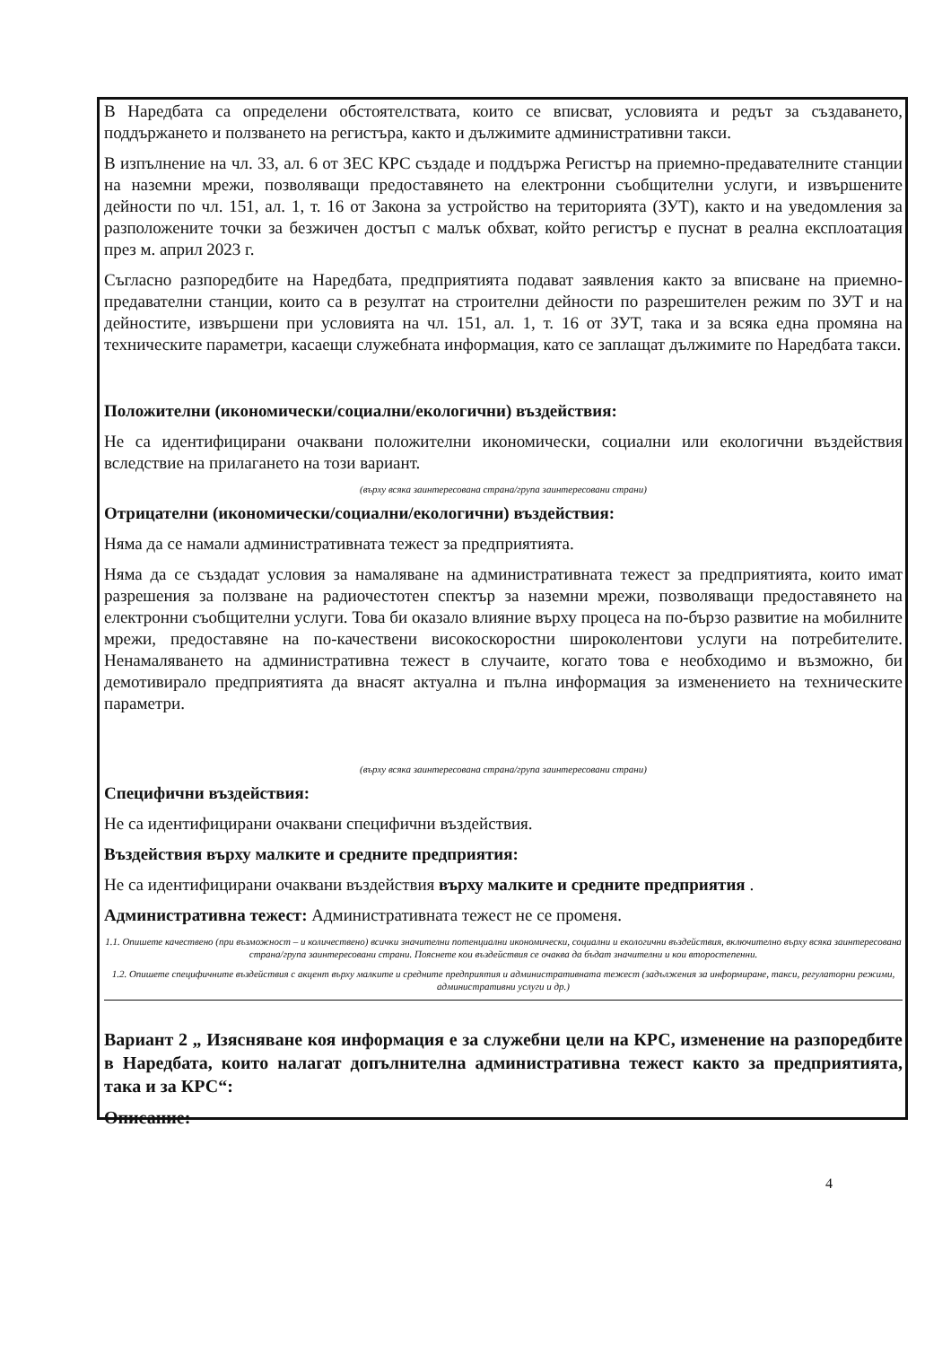В Наредбата са определени обстоятелствата, които се вписват, условията и редът за създаването, поддържането и ползването на регистъра, както и дължимите административни такси.
В изпълнение на чл. 33, ал. 6 от ЗЕС КРС създаде и поддържа Регистър на приемно-предавателните станции на наземни мрежи, позволяващи предоставянето на електронни съобщителни услуги, и извършените дейности по чл. 151, ал. 1, т. 16 от Закона за устройство на територията (ЗУТ), както и на уведомления за разположените точки за безжичен достъп с малък обхват, който регистър е пуснат в реална експлоатация през м. април 2023 г.
Съгласно разпоредбите на Наредбата, предприятията подават заявления както за вписване на приемно-предавателни станции, които са в резултат на строителни дейности по разрешителен режим по ЗУТ и на дейностите, извършени при условията на чл. 151, ал. 1, т. 16 от ЗУТ, така и за всяка една промяна на техническите параметри, касаещи служебната информация, като се заплащат дължимите по Наредбата такси.
Положителни (икономически/социални/екологични) въздействия:
Не са идентифицирани очаквани положителни икономически, социални или екологични въздействия вследствие на прилагането на този вариант.
(върху всяка заинтересована страна/група заинтересовани страни)
Отрицателни (икономически/социални/екологични) въздействия:
Няма да се намали административната тежест за предприятията.
Няма да се създадат условия за намаляване на административната тежест за предприятията, които имат разрешения за ползване на радиочестотен спектър за наземни мрежи, позволяващи предоставянето на електронни съобщителни услуги. Това би оказало влияние върху процеса на по-бързо развитие на мобилните мрежи, предоставяне на по-качествени високоскоростни широколентови услуги на потребителите. Ненамаляването на административна тежест в случаите, когато това е необходимо и възможно, би демотивирало предприятията да внасят актуална и пълна информация за изменението на техническите параметри.
(върху всяка заинтересована страна/група заинтересовани страни)
Специфични въздействия:
Не са идентифицирани очаквани специфични въздействия.
Въздействия върху малките и средните предприятия:
Не са идентифицирани очаквани въздействия върху малките и средните предприятия .
Административна тежест: Административната тежест не се променя.
1.1. Опишете качествено (при възможност – и количествено) всички значителни потенциални икономически, социални и екологични въздействия, включително върху всяка заинтересована страна/група заинтересовани страни. Пояснете кои въздействия се очаква да бъдат значителни и кои второстепенни.
1.2. Опишете специфичните въздействия с акцент върху малките и средните предприятия и административната тежест (задължения за информиране, такси, регулаторни режими, административни услуги и др.)
Вариант 2 „ Изясняване коя информация е за служебни цели на КРС, изменение на разпоредбите в Наредбата, които налагат допълнителна административна тежест както за предприятията, така и за КРС“:
Описание:
4